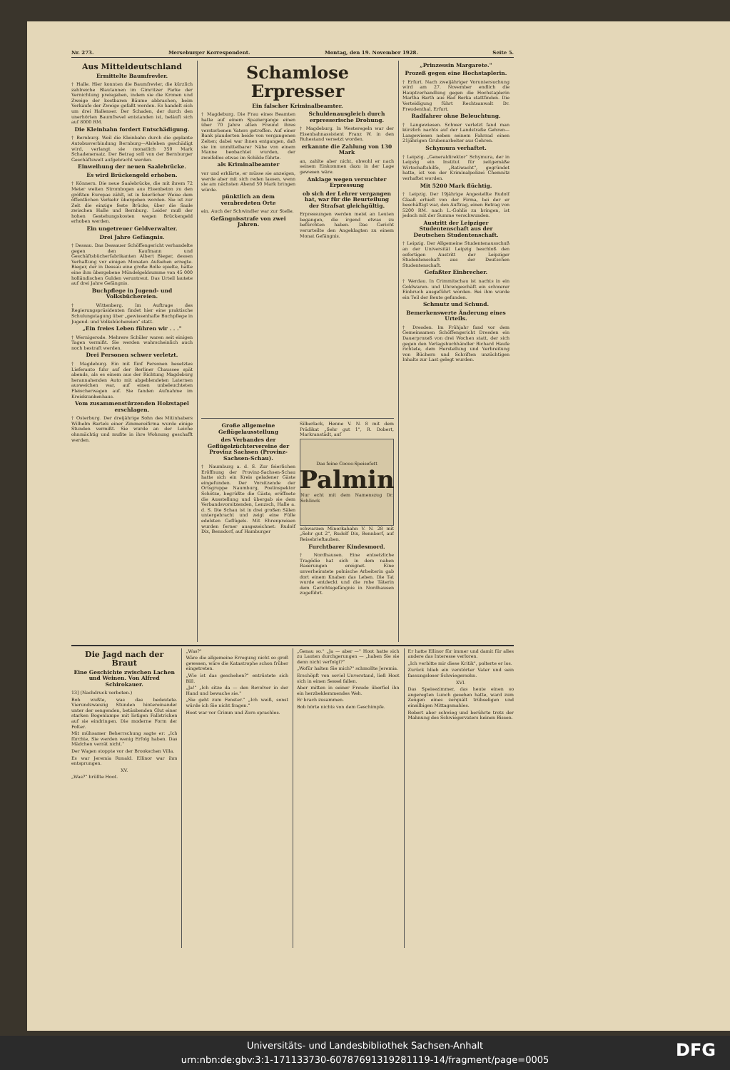Nr. 273. Merseburger Korrespondent. Montag, den 19. November 1928. Seite 5.
Aus Mitteldeutschland
Ermittelte Baumfrevler.
† Halle. Hier konnten die Baumfrevler, die kürzlich zahlreiche Blautannen im Gimritzer Parke der Vernichtung preisgaben, indem sie die Kronen und Zweige der kostbaren Bäume abbrachen, beim Verkaufe der Zweige gefaßt werden. Es handelt sich um drei Hallenser. Der Schaden, der durch den unerhörten Baumfrevel entstanden ist, beläuft sich auf 8000 RM.
Die Kleinbahn fordert Entschädigung.
† Bernburg. Weil die Kleinbahn durch die geplante Autobusverbindung Bernburg—Alsleben geschädigt wird, verlangt sie monatlich 350 Mark Schadenersatz. Der Betrag soll von der Bernburger Geschäftswelt aufgebracht werden.
Einweihung der neuen Saalebrücke.
Es wird Brückengeld erhoben.
† Könnern. Die neue Saalebrücke, die mit ihrem 72 Meter weiten Strombogen aus Eisenbeton zu den größten Europas zählt, ist in feierlicher Weise dem öffentlichen Verkehr übergeben worden. Sie ist zur Zeit die einzige feste Brücke, über die Saale zwischen Halle und Bernburg. Leider muß der hohen Gestehungskosten wegen Brückengeld erhoben werden.
Ein ungetreuer Geldverwalter.
Drei Jahre Gefängnis.
† Dessau. Das Dessauer Schöffengericht verhandelte gegen den Kaufmann und Geschäftsbücherfabrikanten Albert Bieger, dessen Verhaftung vor einigen Monaten Aufsehen erregte. Bieger, der in Dessau eine große Rolle spielte, hatte eine ihm übergebene Mündelgeldsumme von 45 000 holländischen Gulden veruntreut. Das Urteil lautete auf drei Jahre Gefängnis.
Buchpflege in Jugend- und Volksbüchereien.
† Wittenberg. Im Auftrage des Regierungspräsidenten findet hier eine praktische Schulungstagung über „gewissenhafte Buchpflege in Jugend- und Volksbüchereien" statt.
„Ein freies Leben führen wir . . ."
† Wernigerode. Mehrere Schüler waren seit einigen Tagen vermißt. Sie werden wahrscheinlich auch noch bestraft werden.
Drei Personen schwer verletzt.
† Magdeburg. Ein mit fünf Personen besetztes Lieferauto fuhr auf der Berliner Chaussee spät abends, als es einem aus der Richtung Magdeburg herannahenden Auto mit abgeblendeten Laternen ausweichen war, auf einen unbeleuchteten Fleischerwagen auf. Sie fanden Aufnahme im Kreiskrankenhaus.
Vom zusammenstürzenden Holzstapel erschlagen.
† Osterburg. Der dreijährige Sohn des Mitinhabers Wilhelm Bartels einer Zimmereifirma wurde einige Stunden vermißt. Sie wurde an der Leiche ohnmächtig und mußte in ihre Wohnung geschafft werden.
Schamlose Erpresser
Ein falscher Kriminalbeamter.
† Magdeburg. Die Frau eines Beamten hatte auf einem Spaziergange einen über 70 Jahre alten Freund ihres verstorbenen Vaters getroffen. Auf einer Bank plauderten beide von vergangenen Zeiten; dabei war ihnen entgangen, daß sie im unmittelbarer Nähe von einem Manne beobachtet wurden, der zweifellos etwas im Schilde führte.
als Kriminalbeamter
vor und erklärte, er müsse sie anzeigen, werde aber mit sich reden lassen, wenn sie am nächsten Abend 50 Mark bringen würde.
pünktlich an dem verabredeten Orte
ein. Auch der Schwindler war zur Stelle.
Gefängnisstrafe von zwei Jahren.
Schuldenausgleich durch erpresserische Drohung.
† Magdeburg. In Westeregeln war der Eisenbahnassistent Franz W. in den Ruhestand versetzt worden.
erkannte die Zahlung von 130 Mark
an, zahlte aber nicht, obwohl er nach seinem Einkommen dazu in der Lage gewesen wäre.
Anklage wegen versuchter Erpressung
ob sich der Lehrer vergangen hat, war für die Beurteilung der Strafsat gleichgültig.
Erpressungen werden meist an Leuten begangen, die irgend etwas zu befürchten haben. Das Gericht verurteilte den Angeklagten zu einem Monat Gefängnis.
Große allgemeine Geflügelausstellung
des Verbandes der Geflügelzüchtervereine der Provinz Sachsen (Provinz-Sachsen-Schau).
† Naumburg a. d. S. Zur feierlichen Eröffnung der Provinz-Sachsen-Schau hatte sich ein Kreis geladener Gäste eingefunden. Der Vorsitzende der Ortsgruppe Naumburg, Postinspektor Schötze, begrüßte die Gäste, eröffnete die Ausstellung und übergab sie dem Verbandsvorsitzenden, Lenzsch, Halle a. d. S. Die Schau ist in drei großen Sälen untergebracht und zeigt eine Fülle edelsten Geflügels. Mit Ehrenpreisen wurden ferner ausgezeichnet: Rudolf Dix, Benndorf, auf Hamburger
Silberlack, Henne V. N. 8 mit dem Prädikat „Sehr gut 1", R. Dobert, Markranstädt, auf
Das feine Cocos-Speisefett
Palmin
Nur echt mit dem Namenszug Dr. Schlinck
schwarzen Minorkahahn V. N. 28 mit „Sehr gut 2", Rudolf Dix, Bennborf, auf Reisebrieftauben.
Furchtbarer Kindesmord.
† Nordhausen. Eine entsetzliche Tragödie hat sich in dem nahen Raserungen ereignet. Eine unverheiratete polnische Arbeiterin gab dort einem Knaben das Leben. Die Tat wurde entdeckt und die rohe Täterin dem Gerichtsgefängnis in Nordhausen zugeführt.
„Prinzessin Margarete."
Prozeß gegen eine Hochstaplerin.
† Erfurt. Nach zweijähriger Voruntersuchung wird am 27. November endlich die Hauptverhandlung gegen die Hochstaplerin Martha Barth aus Bad Berka stattfinden. Die Verteidigung führt Rechtsanwalt Dr. Freudenthal, Erfurt.
Radfahrer ohne Beleuchtung.
† Langewiesen. Schwer verletzt fand man kürzlich nachts auf der Landstraße Gehren—Langewiesen neben seinem Fahrrad einen 21jährigen Grubenarbeiter aus Gehren.
Schymura verhaftet.
† Leipzig. „Generaldirektor" Schymura, der in Leipzig ein Institut für zeitgemäße Wirtschaftshilfe, „Ratiwacht", gegründet hatte, ist von der Kriminalpolizei Chemnitz verhaftet worden.
Mit 5200 Mark flüchtig.
† Leipzig. Der 19jährige Angestellte Rudolf Glaaß erhielt von der Firma, bei der er beschäftigt war, den Auftrag, einen Betrag von 5200 RM. nach L.-Gohlis zu bringen, ist jedoch mit der Summe verschwunden.
Austritt der Leipziger Studentenschaft aus der Deutschen Studentenschaft.
† Leipzig. Der Allgemeine Studentenausschuß an der Universität Leipzig beschloß den sofortigen Austritt der Leipziger Studentenschaft aus der Deutschen Studentenschaft.
Gefaßter Einbrecher.
† Werdau. In Crimmitschau ist nachts in ein Goldwaren- und Uhrengeschäft ein schwerer Einbruch ausgeführt worden. Bei ihm wurde ein Teil der Beute gefunden.
Schmutz und Schund.
Bemerkenswerte Änderung eines Urteils.
† Dresden. Im Frühjahr fand vor dem Gemeinsamen Schöffengericht Dresden ein Dauerprozeß von drei Wochen statt, der sich gegen den Verlagsbuchhändler Richard Haufe richtete, dem Herstellung und Verbreitung von Büchern und Schriften unzüchtigen Inhalts zur Last gelegt wurden.
Die Jagd nach der Braut
Eine Geschichte zwischen Lachen und Weinen. Von Alfred Schirokauer.
13] (Nachdruck verboten.)
Bob wußte, was das bedeutete. Vierundzwanzig Stunden hintereinander unter der sengenden, betäubenden Glut einer starken Bogenlampe mit listigen Fallstricken auf sie eindringen. Die moderne Form der Folter.
Mit mühsamer Beherrschung sagte er: „Ich fürchte, Sie werden wenig Erfolg haben. Das Mädchen verrät nicht."
Der Wagen stoppte vor der Brookschen Villa.
Es war Jeremia Ronald. Ellinor war ihm entsprungen.
XV.
„Was?" brüllte Hoot.
„Was?"
Wäre die allgemeine Erregung nicht so groß gewesen, wäre die Katastrophe schon früher eingetreten.
„Wie ist das geschehen?" entrüstete sich Bill.
„Ja!" „Ich sitze da — den Revolver in der Hand und bewache sie."
„Sie geht zum Fenster." „Ich weiß, sonst würde ich Sie nicht fragen."
Hoot war vor Grimm und Zorn sprachlos.
„Genau so." „Ja — aber —" Hoot hatte sich zu Lauten durchgerungen — „haben Sie sie denn nicht verfolgt?"
„Wofür halten Sie mich?" schmollte Jeremia.
Erschöpft von soviel Unverstand, ließ Hoot sich in einen Sessel fallen.
Aber mitten in seiner Freude überfiel ihn ein herzbeklemmendes Weh.
Er brach zusammen.
Bob hörte nichts von dem Geschimpfe.
Er hatte Ellinor für immer und damit für alles andere das Interesse verloren.
„Ich verbitte mir diese Kritik", polterte er los.
Zurück blieb ein verstörter Vater und sein fassungsloser Schwiegersohn.
XVI.
Das Speisezimmer, das heute einen so angeregten Lunch gesehen hatte, ward zum Zeugen eines zerquält trübseligen und einsilbigen Mittagsmahles.
Robert aber schwieg und berührte trotz der Mahnung des Schwiegervaters keinen Bissen.
Universitäts- und Landesbibliothek Sachsen-Anhalt
urn:nbn:de:gbv:3:1-171133730-60787691319281119-14/fragment/page=0005
DFG